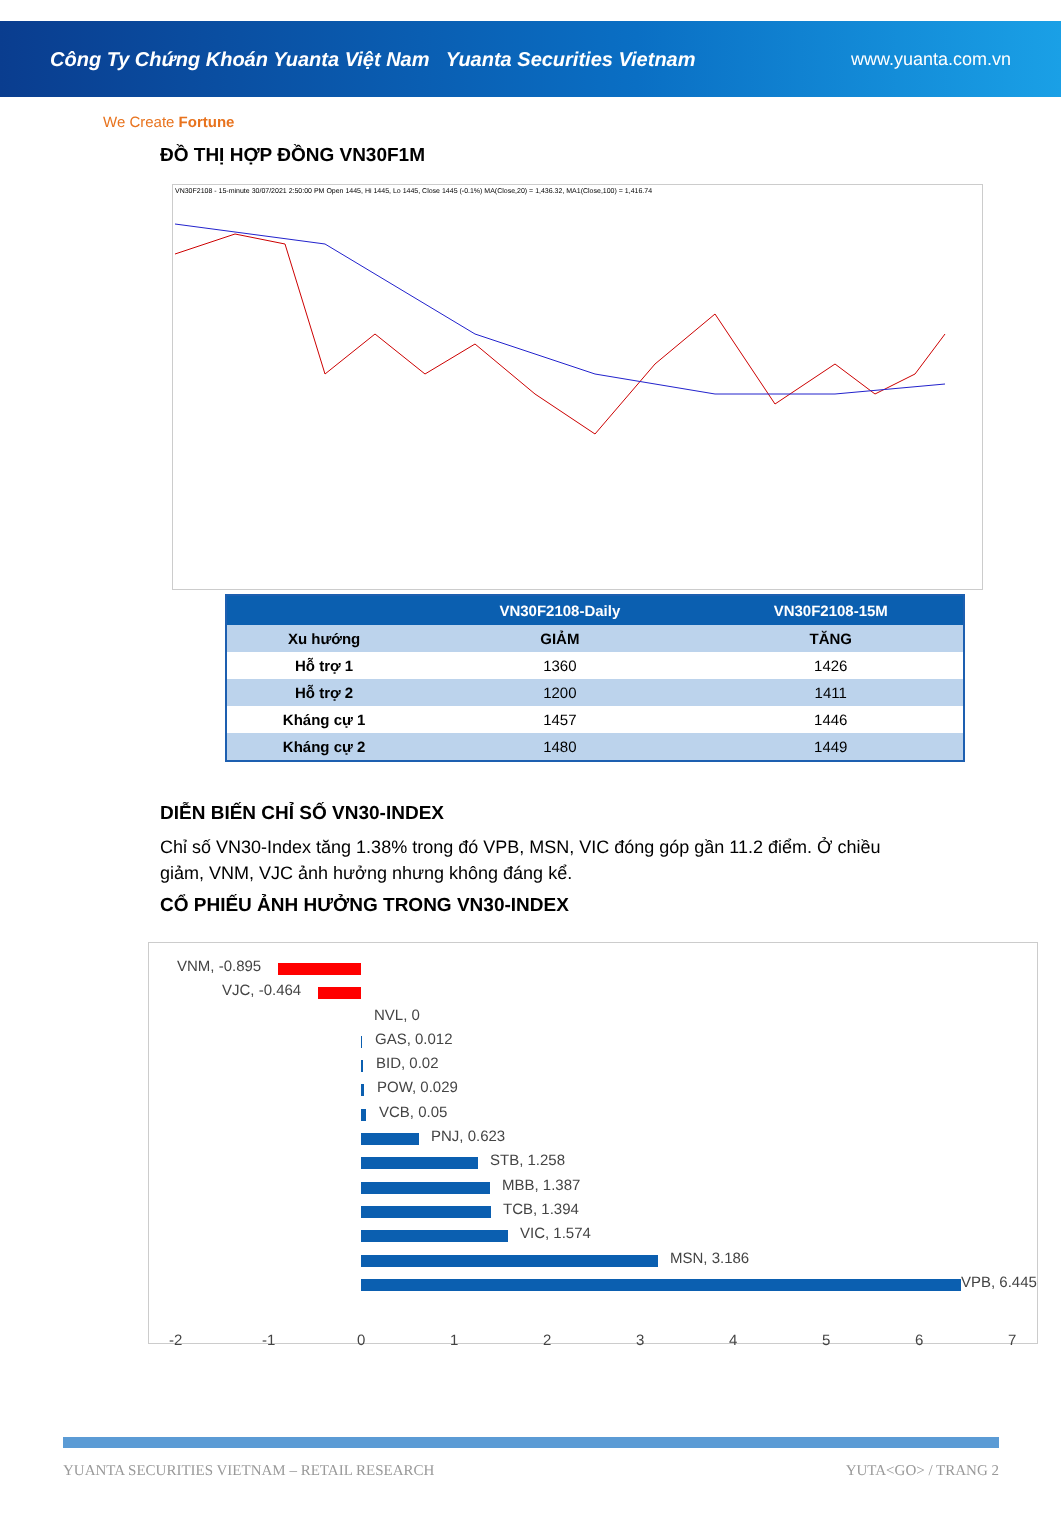Công Ty Chứng Khoán Yuanta Việt Nam Yuanta Securities Vietnam www.yuanta.com.vn
We Create Fortune
ĐỒ THỊ HỢP ĐỒNG VN30F1M
VN30F2108 - 15-minute 30/07/2021 2:50:00 PM Open 1445, Hi 1445, Lo 1445, Close 1445 (-0.1%) MA(Close,20) = 1,436.32, MA1(Close,100) = 1,416.74
| | VN30F2108-Daily | VN30F2108-15M |
| --- | --- | --- |
| Xu hướng | GIẢM | TĂNG |
| Hỗ trợ 1 | 1360 | 1426 |
| Hỗ trợ 2 | 1200 | 1411 |
| Kháng cự 1 | 1457 | 1446 |
| Kháng cự 2 | 1480 | 1449 |
DIỄN BIẾN CHỈ SỐ VN30-INDEX
Chỉ số VN30-Index tăng 1.38% trong đó VPB, MSN, VIC đóng góp gần 11.2 điểm. Ở chiều giảm, VNM, VJC ảnh hưởng nhưng không đáng kể.
CỔ PHIẾU ẢNH HƯỞNG TRONG VN30-INDEX
VNM, -0.895
VJC, -0.464
NVL, 0
GAS, 0.012
BID, 0.02
POW, 0.029
VCB, 0.05
PNJ, 0.623
STB, 1.258
MBB, 1.387
TCB, 1.394
VIC, 1.574
MSN, 3.186
VPB, 6.445
-2 -1 0 1 2 3 4 5 6 7
YUANTA SECURITIES VIETNAM – RETAIL RESEARCH YUTA<GO> / TRANG 2